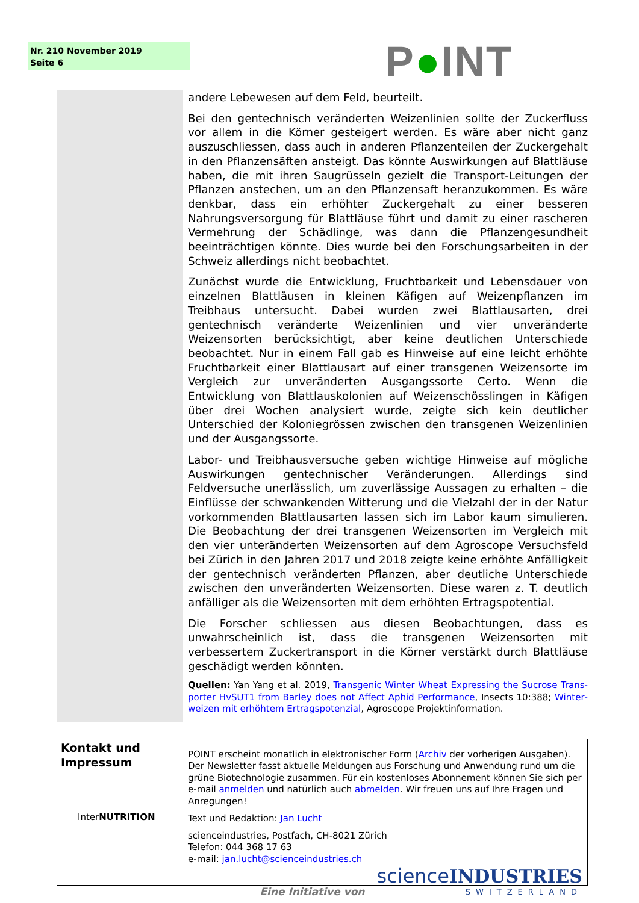Nr. 210 November 2019
Seite 6
P●INT
andere Lebewesen auf dem Feld, beurteilt.
Bei den gentechnisch veränderten Weizenlinien sollte der Zuckerfluss vor allem in die Körner gesteigert werden. Es wäre aber nicht ganz auszu­schliessen, dass auch in anderen Pflanzenteilen der Zuckergehalt in den Pflanzensäften ansteigt. Das könnte Auswirkungen auf Blattläuse haben, die mit ihren Saugrüsseln gezielt die Transport-Leitungen der Pflanzen anste­chen, um an den Pflanzensaft heranzukommen. Es wäre denkbar, dass ein erhöhter Zuckergehalt zu einer besseren Nahrungsversorgung für Blattläuse führt und damit zu einer rascheren Vermehrung der Schädlinge, was dann die Pflanzengesundheit beeinträchtigen könnte. Dies wurde bei den For­schungsarbeiten in der Schweiz allerdings nicht beobachtet.
Zunächst wurde die Entwicklung, Fruchtbarkeit und Lebensdauer von ein­zelnen Blattläusen in kleinen Käfigen auf Weizenpflanzen im Treibhaus untersucht. Dabei wurden zwei Blattlausarten, drei gentechnisch veränderte Weizenlinien und vier unveränderte Weizensorten berücksichtigt, aber keine deutlichen Unterschiede beobachtet. Nur in einem Fall gab es Hinweise auf eine leicht erhöhte Fruchtbarkeit einer Blattlausart auf einer transgenen Weizensorte im Vergleich zur unveränderten Ausgangssorte Certo. Wenn die Entwicklung von Blattlauskolonien auf Weizenschösslingen in Käfigen über drei Wochen analysiert wurde, zeigte sich kein deutlicher Unterschied der Koloniegrössen zwischen den transgenen Weizenlinien und der Aus­gangssorte.
Labor- und Treibhausversuche geben wichtige Hinweise auf mögliche Aus­wirkungen gentechnischer Veränderungen. Allerdings sind Feldversuche unerlässlich, um zuverlässige Aussagen zu erhalten – die Einflüsse der schwankenden Witterung und die Vielzahl der in der Natur vorkommenden Blattlausarten lassen sich im Labor kaum simulieren. Die Beobachtung der drei transgenen Weizensorten im Vergleich mit den vier unteränderten Weizensorten auf dem Agroscope Versuchsfeld bei Zürich in den Jahren 2017 und 2018 zeigte keine erhöhte Anfälligkeit der gentechnisch veränder­ten Pflanzen, aber deutliche Unterschiede zwischen den unveränderten Weizensorten. Diese waren z. T. deutlich anfälliger als die Weizensorten mit dem erhöhten Ertragspotential.
Die Forscher schliessen aus diesen Beobachtungen, dass es unwahrschein­lich ist, dass die transgenen Weizensorten mit verbessertem Zuckertrans­port in die Körner verstärkt durch Blattläuse geschädigt werden könnten.
Quellen: Yan Yang et al. 2019, Transgenic Winter Wheat Expressing the Sucrose Trans­porter HvSUT1 from Barley does not Affect Aphid Performance, Insects 10:388; Winter­weizen mit erhöhtem Ertragspotenzial, Agroscope Projektinformation.
Kontakt und Impressum
InterNUTRITION
POINT erscheint monatlich in elektronischer Form (Archiv der vorherigen Ausgaben). Der Newsletter fasst aktuelle Meldungen aus Forschung und Anwendung rund um die grüne Biotechnologie zusammen. Für ein kostenloses Abonnement können Sie sich per e-mail anmelden und natürlich auch abmelden. Wir freuen uns auf Ihre Fragen und Anregungen!
Text und Redaktion: Jan Lucht
scienceindustries, Postfach, CH-8021 Zürich
Telefon: 044 368 17 63
e-mail: jan.lucht@scienceindustries.ch
Eine Initiative von
science INDUSTRIES
SWITZERLAND